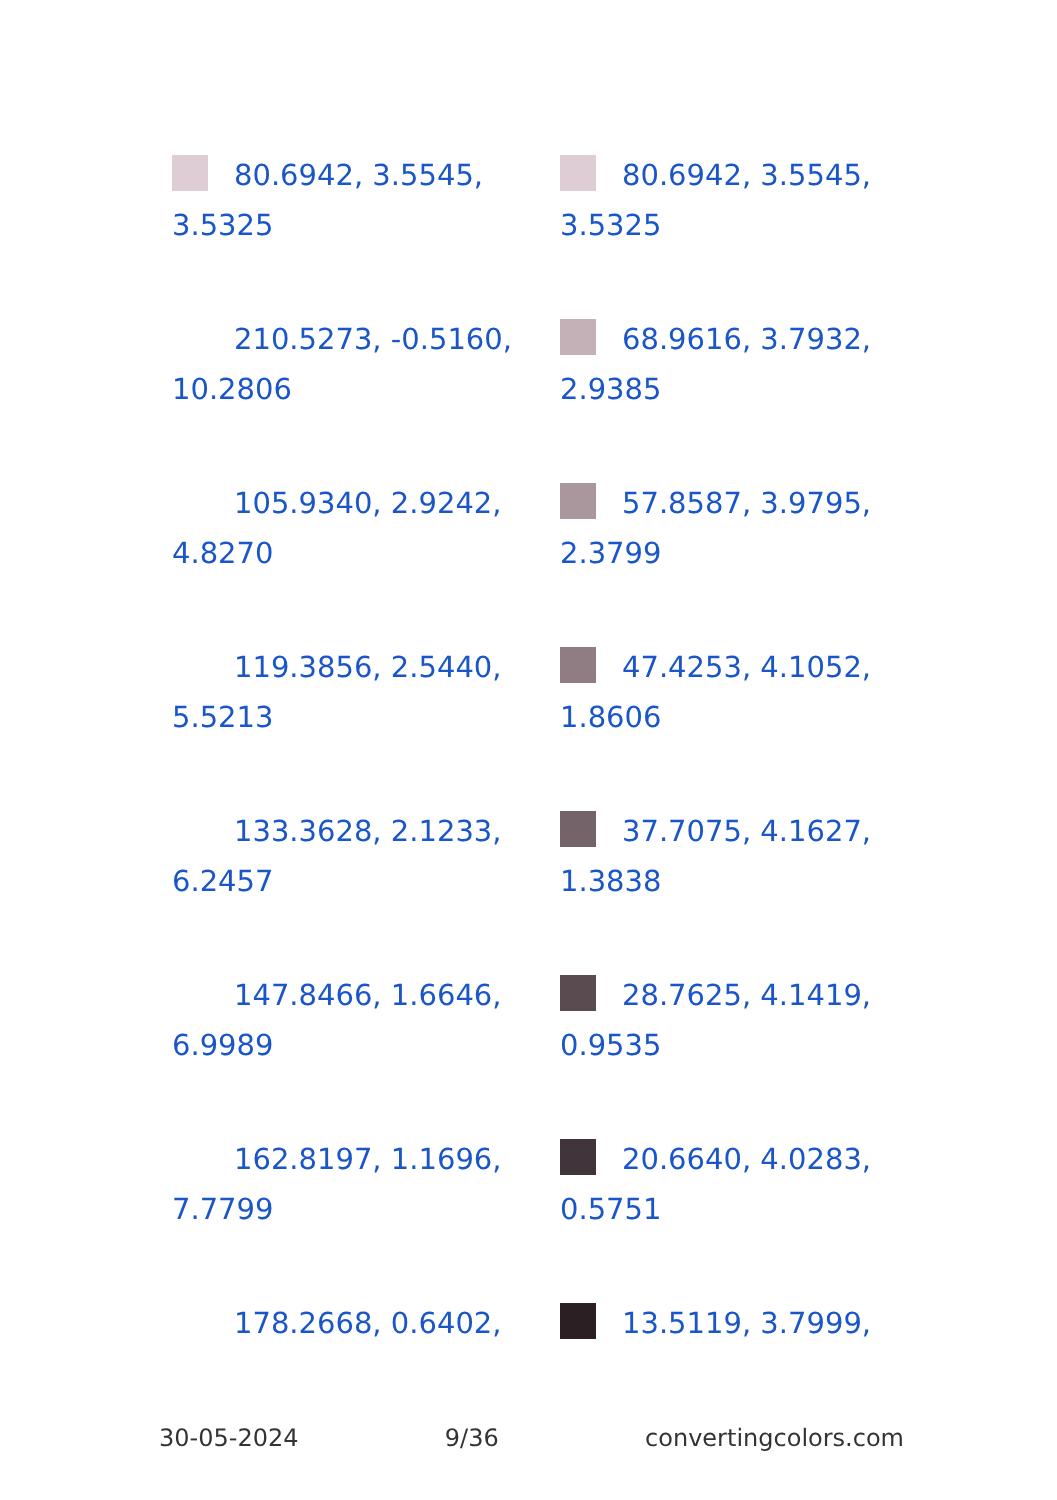80.6942, 3.5545,
3.5325
80.6942, 3.5545,
3.5325
210.5273, -0.5160,
10.2806
68.9616, 3.7932,
2.9385
105.9340, 2.9242,
4.8270
57.8587, 3.9795,
2.3799
119.3856, 2.5440,
5.5213
47.4253, 4.1052,
1.8606
133.3628, 2.1233,
6.2457
37.7075, 4.1627,
1.3838
147.8466, 1.6646,
6.9989
28.7625, 4.1419,
0.9535
162.8197, 1.1696,
7.7799
20.6640, 4.0283,
0.5751
178.2668, 0.6402,
13.5119, 3.7999,
30-05-2024 9/36 convertingcolors.com